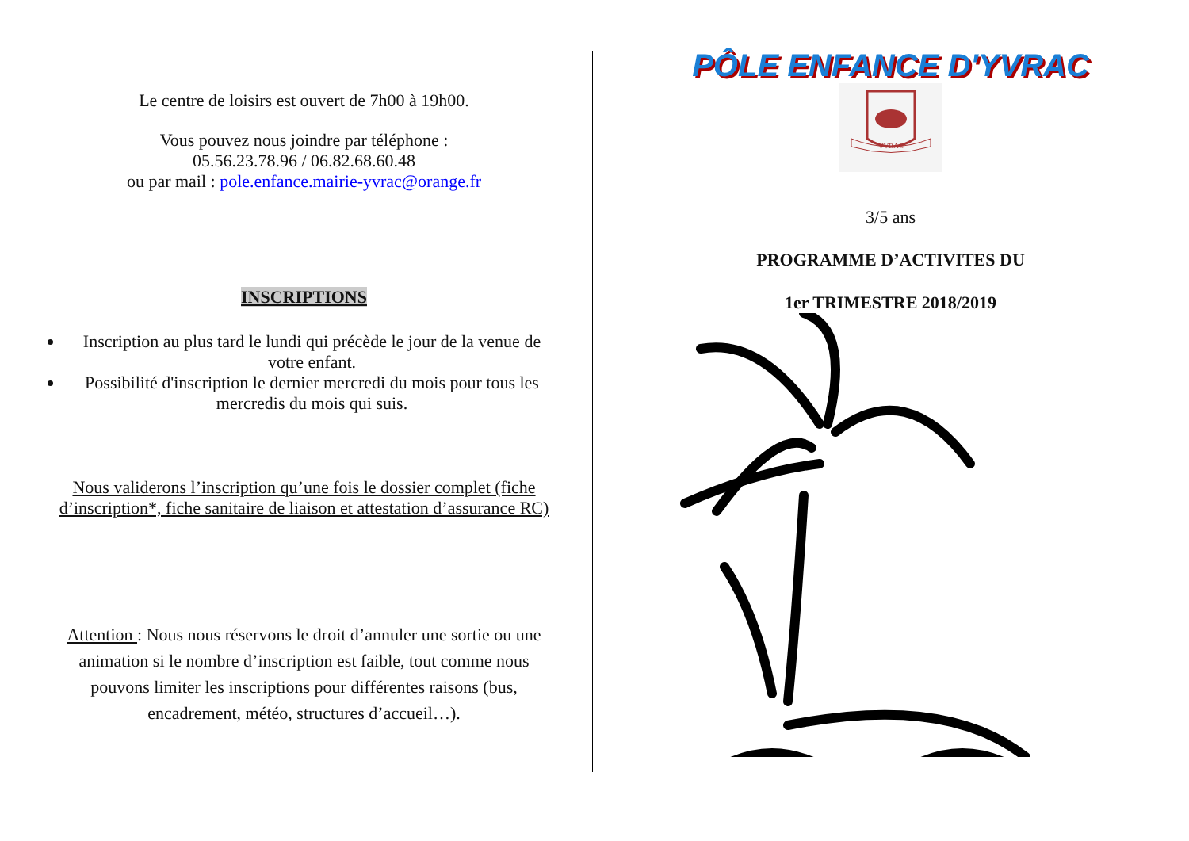Le centre de loisirs est ouvert de 7h00 à 19h00.
Vous pouvez nous joindre par téléphone :
05.56.23.78.96 / 06.82.68.60.48
ou par mail : pole.enfance.mairie-yvrac@orange.fr
INSCRIPTIONS
Inscription au plus tard le lundi qui précède le jour de la venue de votre enfant.
Possibilité d'inscription le dernier mercredi du mois pour tous les mercredis du mois qui suis.
Nous validerons l’inscription qu’une fois le dossier complet (fiche d’inscription*, fiche sanitaire de liaison et attestation d’assurance RC)
Attention : Nous nous réservons le droit d’annuler une sortie ou une animation si le nombre d’inscription est faible, tout comme nous pouvons limiter les inscriptions pour différentes raisons (bus, encadrement, météo, structures d’accueil…).
PÔLE ENFANCE D'YVRAC
YVRAC
3/5 ans
PROGRAMME D’ACTIVITES DU
1er TRIMESTRE 2018/2019